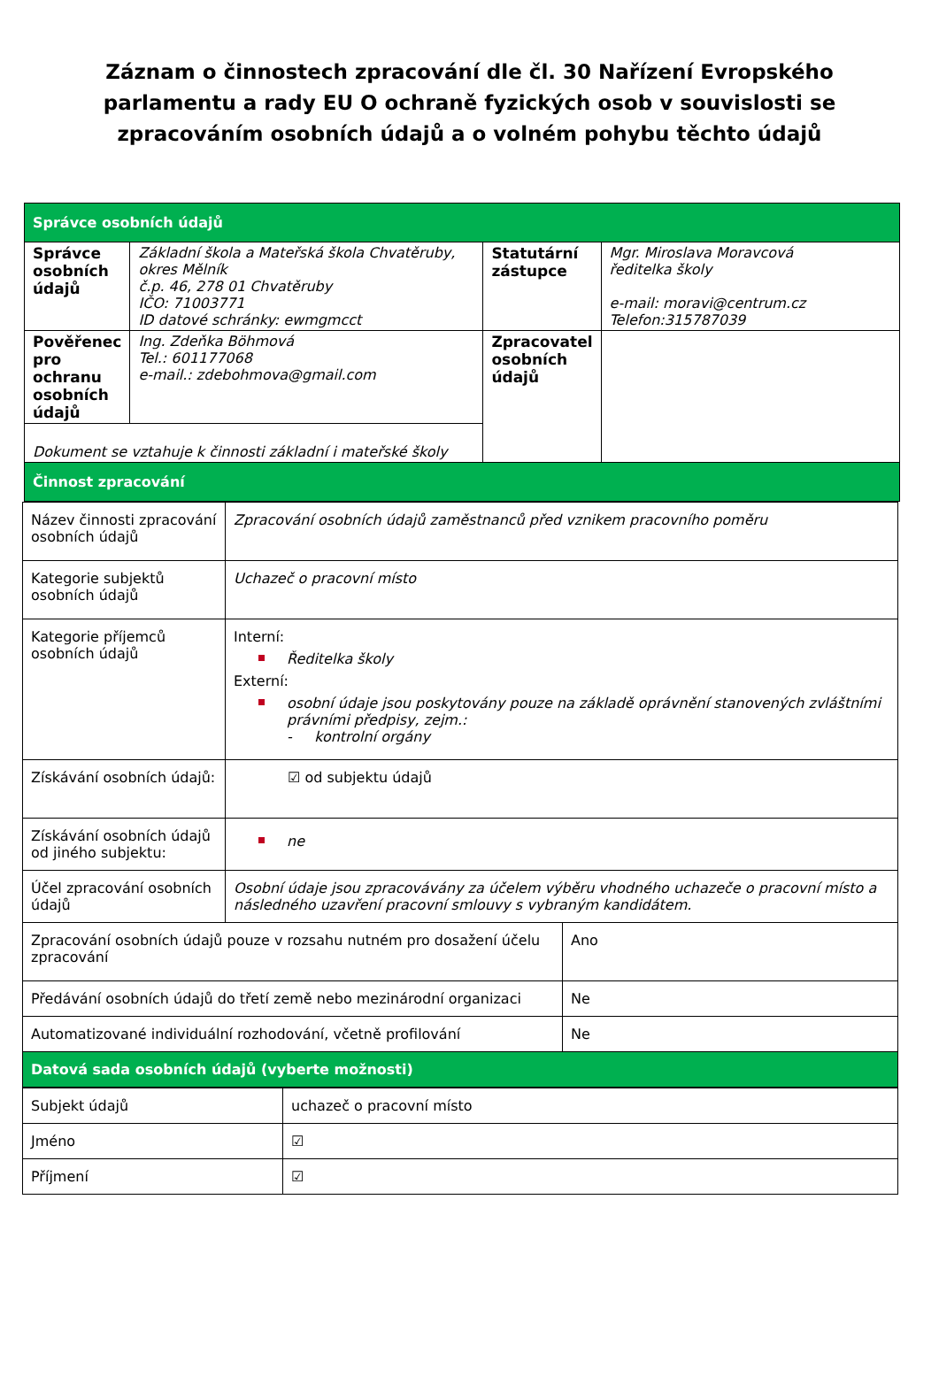Záznam o činnostech zpracování dle čl. 30 Nařízení Evropského parlamentu a rady EU O ochraně fyzických osob v souvislosti se zpracováním osobních údajů a o volném pohybu těchto údajů
| Správce osobních údajů | | | |
| Správce osobních údajů | Základní škola a Mateřská škola Chvatěruby, okres Mělník č.p. 46, 278 01 Chvatěruby IČO: 71003771 ID datové schránky: ewmgmcct | Statutární zástupce | Mgr. Miroslava Moravcová ředitelka školy e-mail: moravi@centrum.cz Telefon:315787039 |
| Pověřenec pro ochranu osobních údajů | Ing. Zdeňka Böhmová Tel.: 601177068 e-mail.: zdebohmova@gmail.com | Zpracovatel osobních údajů | |
| Dokument se vztahuje k činnosti základní i mateřské školy | | | |
| Činnost zpracování | | | |
| Název činnosti zpracování osobních údajů | Zpracování osobních údajů zaměstnanců před vznikem pracovního poměru | |
| Kategorie subjektů osobních údajů | Uchazeč o pracovní místo | |
| Kategorie příjemců osobních údajů | Interní: Ředitelka školy Externí: osobní údaje jsou poskytovány pouze na základě oprávnění stanovených zvláštními právními předpisy, zejm.: - kontrolní orgány | |
| Získávání osobních údajů: | ☑ od subjektu údajů | |
| Získávání osobních údajů od jiného subjektu: | ne | |
| Účel zpracování osobních údajů | Osobní údaje jsou zpracovávány za účelem výběru vhodného uchazeče o pracovní místo a následného uzavření pracovní smlouvy s vybraným kandidátem. | |
| Zpracování osobních údajů pouze v rozsahu nutném pro dosažení účelu zpracování | | Ano |
| Předávání osobních údajů do třetí země nebo mezinárodní organizaci | | Ne |
| Automatizované individuální rozhodování, včetně profilování | | Ne |
| Datová sada osobních údajů (vyberte možnosti) | | |
| Subjekt údajů | uchazeč o pracovní místo |
| Jméno | ☑ |
| Příjmení | ☑ |